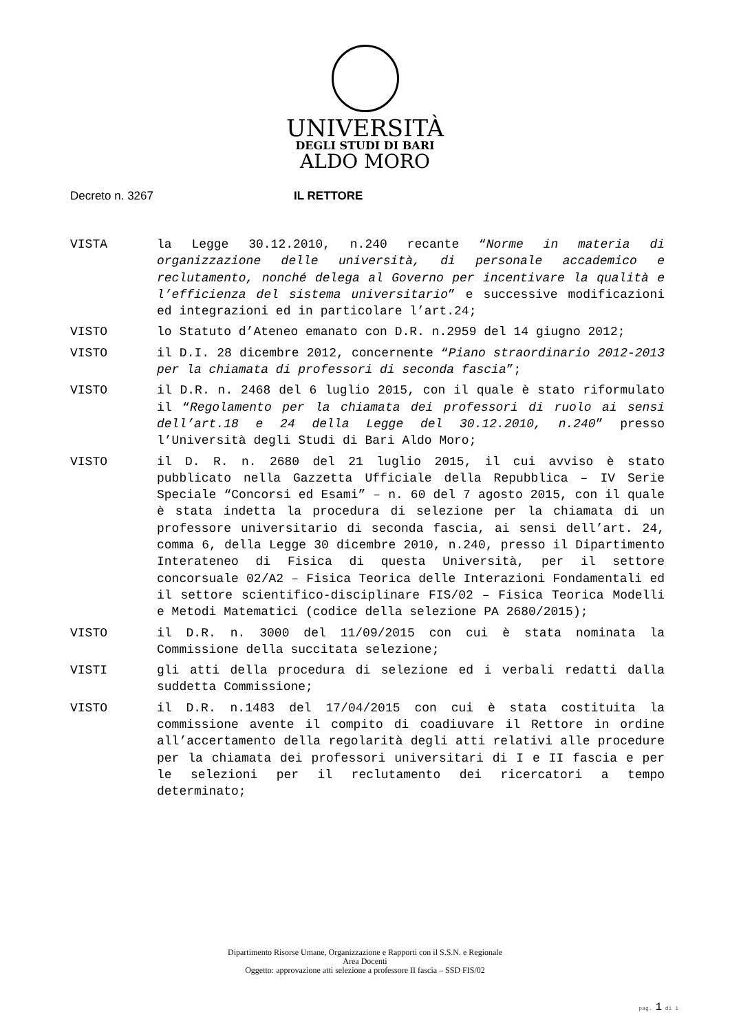UNIVERSITÀ
DEGLI STUDI DI BARI
ALDO MORO
Decreto n. 3267 IL RETTORE
VISTA la Legge 30.12.2010, n.240 recante “Norme in materia di organizzazione delle università, di personale accademico e reclutamento, nonché delega al Governo per incentivare la qualità e l’efficienza del sistema universitario” e successive modificazioni ed integrazioni ed in particolare l’art.24;
VISTO lo Statuto d’Ateneo emanato con D.R. n.2959 del 14 giugno 2012;
VISTO il D.I. 28 dicembre 2012, concernente “Piano straordinario 2012-2013 per la chiamata di professori di seconda fascia”;
VISTO il D.R. n. 2468 del 6 luglio 2015, con il quale è stato riformulato il “Regolamento per la chiamata dei professori di ruolo ai sensi dell’art.18 e 24 della Legge del 30.12.2010, n.240” presso l’Università degli Studi di Bari Aldo Moro;
VISTO il D. R. n. 2680 del 21 luglio 2015, il cui avviso è stato pubblicato nella Gazzetta Ufficiale della Repubblica – IV Serie Speciale “Concorsi ed Esami” – n. 60 del 7 agosto 2015, con il quale è stata indetta la procedura di selezione per la chiamata di un professore universitario di seconda fascia, ai sensi dell’art. 24, comma 6, della Legge 30 dicembre 2010, n.240, presso il Dipartimento Interateneo di Fisica di questa Università, per il settore concorsuale 02/A2 – Fisica Teorica delle Interazioni Fondamentali ed il settore scientifico-disciplinare FIS/02 – Fisica Teorica Modelli e Metodi Matematici (codice della selezione PA 2680/2015);
VISTO il D.R. n. 3000 del 11/09/2015 con cui è stata nominata la Commissione della succitata selezione;
VISTI gli atti della procedura di selezione ed i verbali redatti dalla suddetta Commissione;
VISTO il D.R. n.1483 del 17/04/2015 con cui è stata costituita la commissione avente il compito di coadiuvare il Rettore in ordine all’accertamento della regolarità degli atti relativi alle procedure per la chiamata dei professori universitari di I e II fascia e per le selezioni per il reclutamento dei ricercatori a tempo determinato;
Dipartimento Risorse Umane, Organizzazione e Rapporti con il S.S.N. e Regionale
Area Docenti
Oggetto: approvazione atti selezione a professore II fascia – SSD FIS/02
pag. 1 di 1